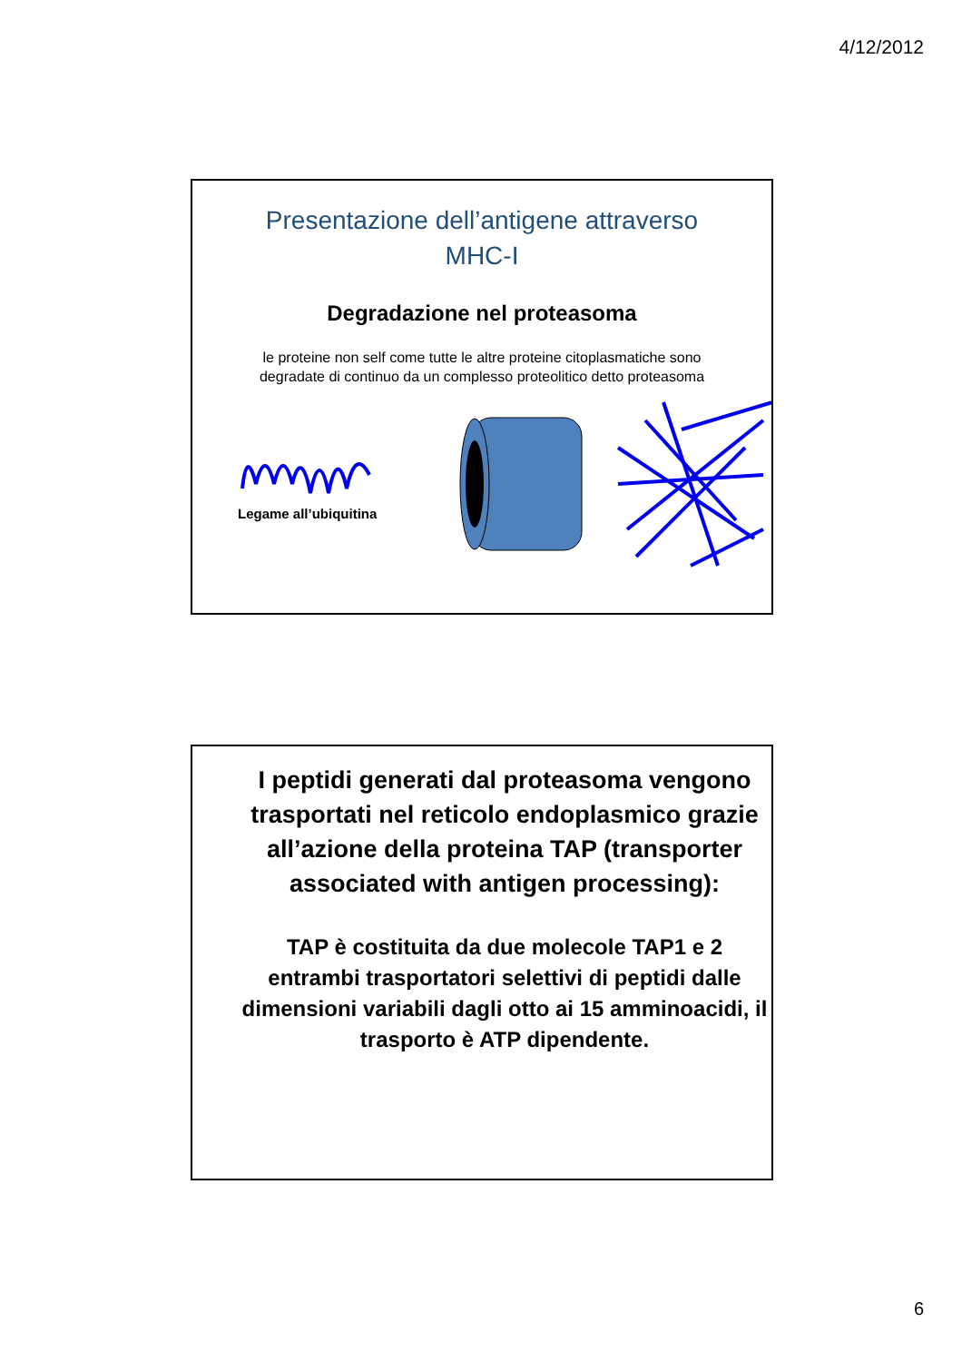4/12/2012
Presentazione dell’antigene attraverso
MHC-I
Degradazione nel proteasoma
le proteine non self come tutte le altre proteine citoplasmatiche sono
degradate di continuo da un complesso proteolitico detto proteasoma
Legame all’ubiquitina
I peptidi generati dal proteasoma vengono trasportati nel reticolo endoplasmico grazie all’azione della proteina TAP (transporter associated with antigen processing):
TAP è costituita da due molecole TAP1 e 2 entrambi trasportatori selettivi di peptidi dalle dimensioni variabili dagli otto ai 15 amminoacidi, il trasporto è ATP dipendente.
6